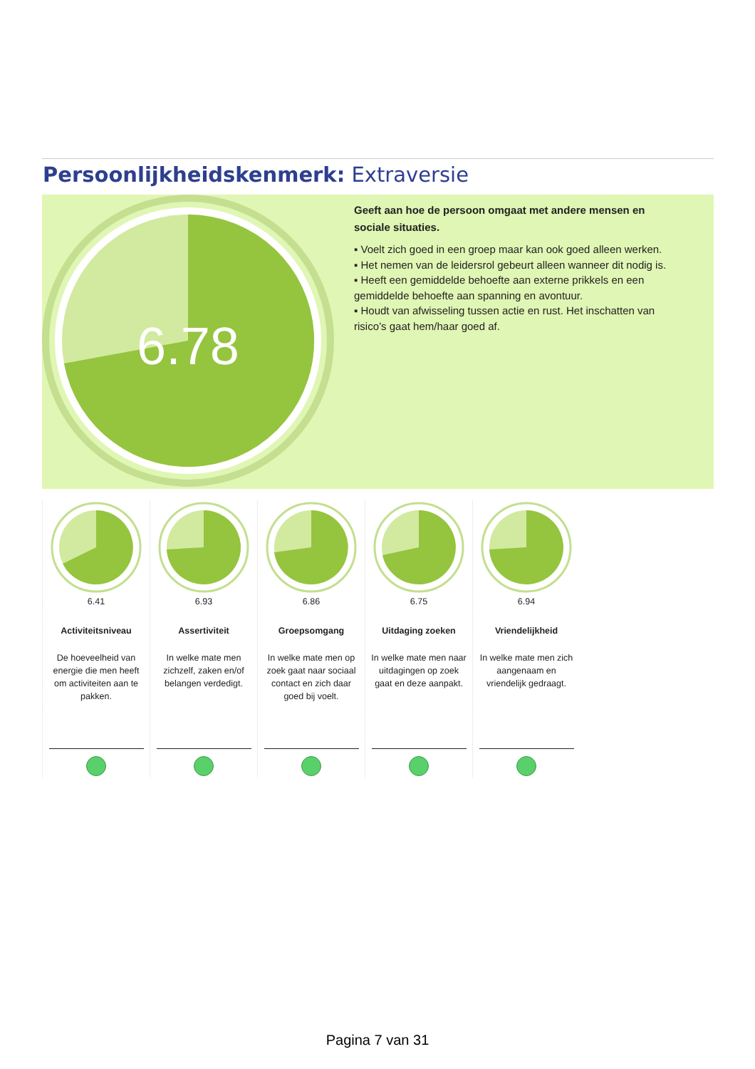Persoonlijkheidskenmerk: Extraversie
6.78
Geeft aan hoe de persoon omgaat met andere mensen en sociale situaties.
▪ Voelt zich goed in een groep maar kan ook goed alleen werken.
▪ Het nemen van de leidersrol gebeurt alleen wanneer dit nodig is.
▪ Heeft een gemiddelde behoefte aan externe prikkels en een gemiddelde behoefte aan spanning en avontuur.
▪ Houdt van afwisseling tussen actie en rust. Het inschatten van risico’s gaat hem/haar goed af.
6.41
Activiteitsniveau
De hoeveelheid van energie die men heeft om activiteiten aan te pakken.
6.93
Assertiviteit
In welke mate men zichzelf, zaken en/of belangen verdedigt.
6.86
Groepsomgang
In welke mate men op zoek gaat naar sociaal contact en zich daar goed bij voelt.
6.75
Uitdaging zoeken
In welke mate men naar uitdagingen op zoek gaat en deze aanpakt.
6.94
Vriendelijkheid
In welke mate men zich aangenaam en vriendelijk gedraagt.
Pagina 7 van 31